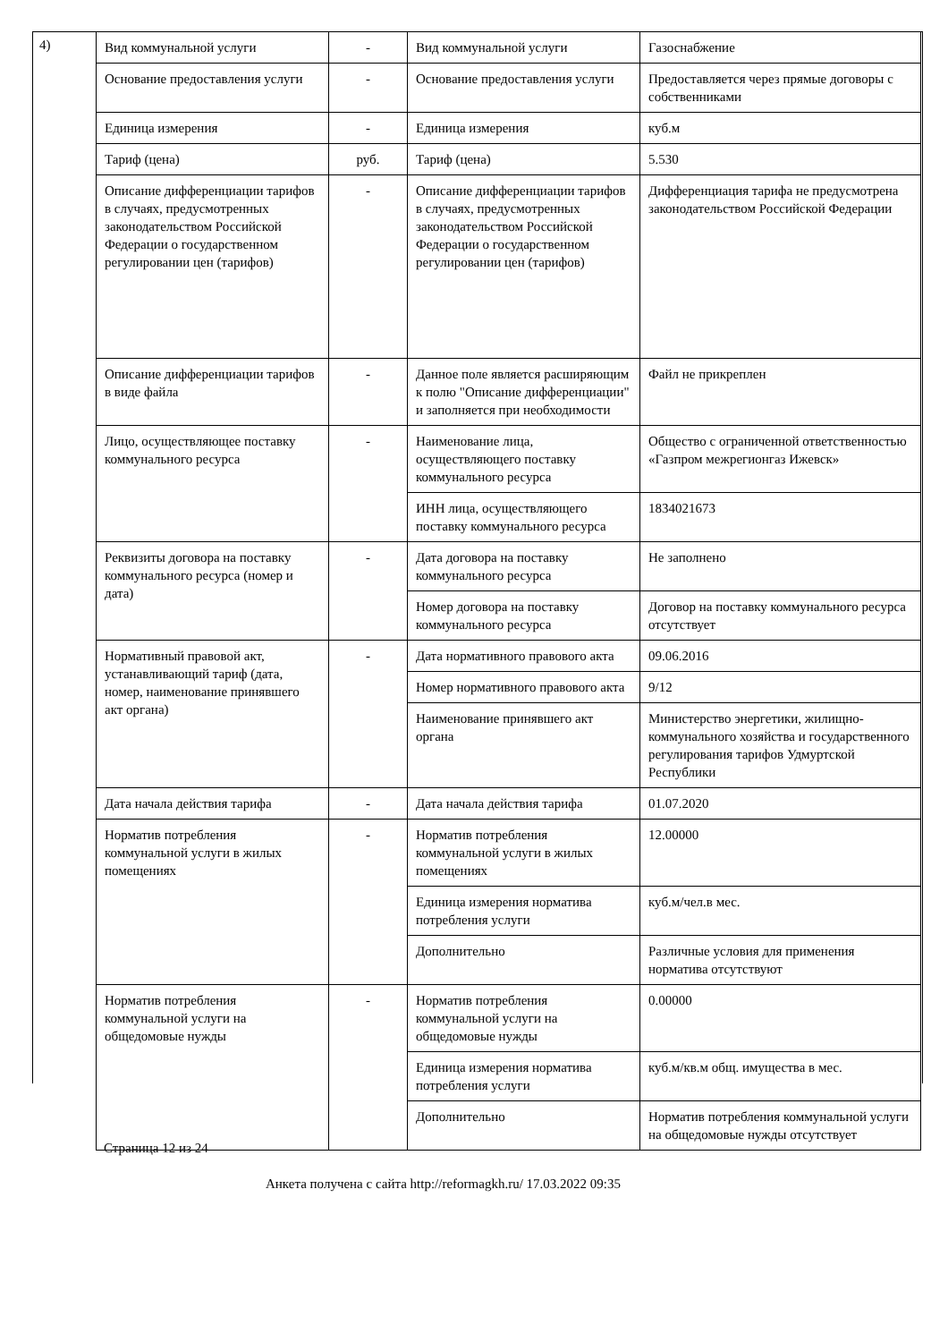4)
| Вид коммунальной услуги | - | Вид коммунальной услуги | Газоснабжение |
| Основание предоставления услуги | - | Основание предоставления услуги | Предоставляется через прямые договоры с собственниками |
| Единица измерения | - | Единица измерения | куб.м |
| Тариф (цена) | руб. | Тариф (цена) | 5.530 |
| Описание дифференциации тарифов в случаях, предусмотренных законодательством Российской Федерации о государственном регулировании цен (тарифов) | - | Описание дифференциации тарифов в случаях, предусмотренных законодательством Российской Федерации о государственном регулировании цен (тарифов) | Дифференциация тарифа не предусмотрена законодательством Российской Федерации |
| Описание дифференциации тарифов в виде файла | - | Данное поле является расширяющим к полю "Описание дифференциации" и заполняется при необходимости | Файл не прикреплен |
| Лицо, осуществляющее поставку коммунального ресурса | - | Наименование лица, осуществляющего поставку коммунального ресурса | Общество с ограниченной ответственностью «Газпром межрегионгаз Ижевск» |
| | | ИНН лица, осуществляющего поставку коммунального ресурса | 1834021673 |
| Реквизиты договора на поставку коммунального ресурса (номер и дата) | - | Дата договора на поставку коммунального ресурса | Не заполнено |
| | | Номер договора на поставку коммунального ресурса | Договор на поставку коммунального ресурса отсутствует |
| Нормативный правовой акт, устанавливающий тариф (дата, номер, наименование принявшего акт органа) | - | Дата нормативного правового акта | 09.06.2016 |
| | | Номер нормативного правового акта | 9/12 |
| | | Наименование принявшего акт органа | Министерство энергетики, жилищно-коммунального хозяйства и государственного регулирования тарифов Удмуртской Республики |
| Дата начала действия тарифа | - | Дата начала действия тарифа | 01.07.2020 |
| Норматив потребления коммунальной услуги в жилых помещениях | - | Норматив потребления коммунальной услуги в жилых помещениях | 12.00000 |
| | | Единица измерения норматива потребления услуги | куб.м/чел.в мес. |
| | | Дополнительно | Различные условия для применения норматива отсутствуют |
| Норматив потребления коммунальной услуги на общедомовые нужды | - | Норматив потребления коммунальной услуги на общедомовые нужды | 0.00000 |
| | | Единица измерения норматива потребления услуги | куб.м/кв.м общ. имущества в мес. |
| | | Дополнительно | Норматив потребления коммунальной услуги на общедомовые нужды отсутствует |
Страница 12 из 24
Анкета получена с сайта http://reformagkh.ru/ 17.03.2022 09:35